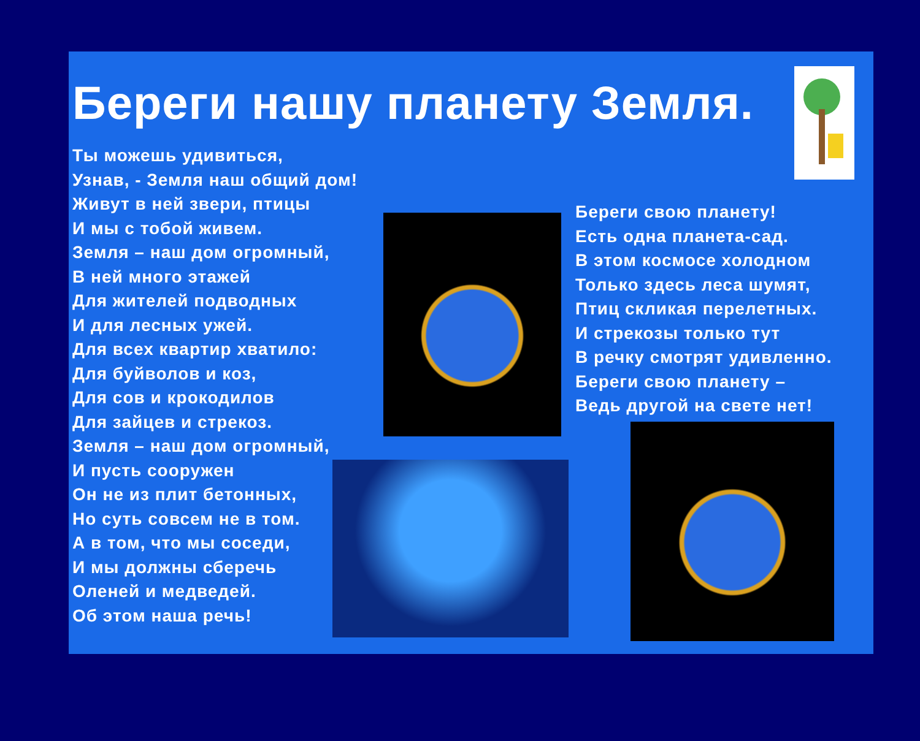Береги нашу планету Земля.
Ты можешь удивиться,
Узнав, - Земля наш общий дом!
Живут в ней звери, птицы
И мы с тобой живем.
Земля – наш дом огромный,
В ней много этажей
Для жителей подводных
И для лесных ужей.
Для всех квартир хватило:
Для буйволов и коз,
Для сов и крокодилов
Для зайцев и стрекоз.
Земля – наш дом огромный,
И пусть сооружен
Он не из плит бетонных,
Но суть совсем не в том.
А в том, что мы соседи,
И мы должны сберечь
Оленей и медведей.
Об этом наша речь!
Береги свою планету!
Есть одна планета-сад.
В этом космосе холодном
Только здесь леса шумят,
Птиц скликая перелетных.
И стрекозы только тут
В речку смотрят удивленно.
Береги свою планету –
Ведь другой на свете нет!